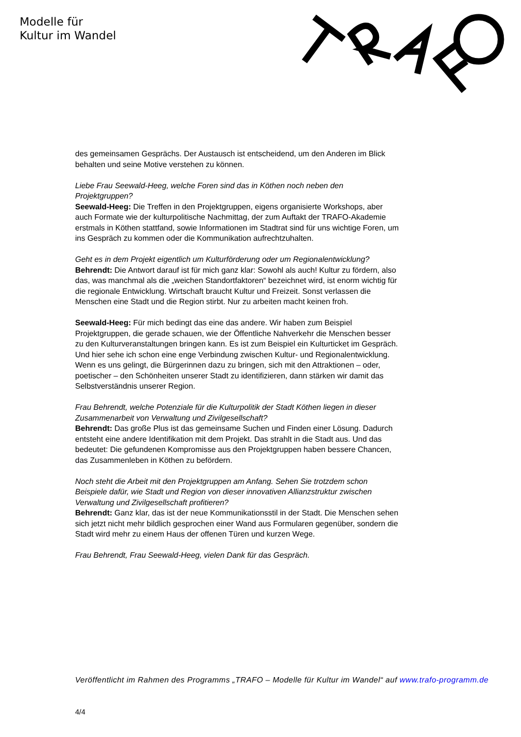Modelle für
Kultur im Wandel
des gemeinsamen Gesprächs. Der Austausch ist entscheidend, um den Anderen im Blick behalten und seine Motive verstehen zu können.
Liebe Frau Seewald-Heeg, welche Foren sind das in Köthen noch neben den Projektgruppen?
Seewald-Heeg: Die Treffen in den Projektgruppen, eigens organisierte Workshops, aber auch Formate wie der kulturpolitische Nachmittag, der zum Auftakt der TRAFO-Akademie erstmals in Köthen stattfand, sowie Informationen im Stadtrat sind für uns wichtige Foren, um ins Gespräch zu kommen oder die Kommunikation aufrechtzuhalten.
Geht es in dem Projekt eigentlich um Kulturförderung oder um Regionalentwicklung?
Behrendt: Die Antwort darauf ist für mich ganz klar: Sowohl als auch! Kultur zu fördern, also das, was manchmal als die „weichen Standortfaktoren“ bezeichnet wird, ist enorm wichtig für die regionale Entwicklung. Wirtschaft braucht Kultur und Freizeit. Sonst verlassen die Menschen eine Stadt und die Region stirbt. Nur zu arbeiten macht keinen froh.
Seewald-Heeg: Für mich bedingt das eine das andere. Wir haben zum Beispiel Projektgruppen, die gerade schauen, wie der Öffentliche Nahverkehr die Menschen besser zu den Kulturveranstaltungen bringen kann. Es ist zum Beispiel ein Kulturticket im Gespräch. Und hier sehe ich schon eine enge Verbindung zwischen Kultur- und Regionalentwicklung. Wenn es uns gelingt, die Bürgerinnen dazu zu bringen, sich mit den Attraktionen – oder, poetischer – den Schönheiten unserer Stadt zu identifizieren, dann stärken wir damit das Selbstverständnis unserer Region.
Frau Behrendt, welche Potenziale für die Kulturpolitik der Stadt Köthen liegen in dieser Zusammenarbeit von Verwaltung und Zivilgesellschaft?
Behrendt: Das große Plus ist das gemeinsame Suchen und Finden einer Lösung. Dadurch entsteht eine andere Identifikation mit dem Projekt. Das strahlt in die Stadt aus. Und das bedeutet: Die gefundenen Kompromisse aus den Projektgruppen haben bessere Chancen, das Zusammenleben in Köthen zu befördern.
Noch steht die Arbeit mit den Projektgruppen am Anfang. Sehen Sie trotzdem schon Beispiele dafür, wie Stadt und Region von dieser innovativen Allianzstruktur zwischen Verwaltung und Zivilgesellschaft profitieren?
Behrendt: Ganz klar, das ist der neue Kommunikationsstil in der Stadt. Die Menschen sehen sich jetzt nicht mehr bildlich gesprochen einer Wand aus Formularen gegenüber, sondern die Stadt wird mehr zu einem Haus der offenen Türen und kurzen Wege.
Frau Behrendt, Frau Seewald-Heeg, vielen Dank für das Gespräch.
Veröffentlicht im Rahmen des Programms „TRAFO – Modelle für Kultur im Wandel“ auf www.trafo-programm.de
4/4